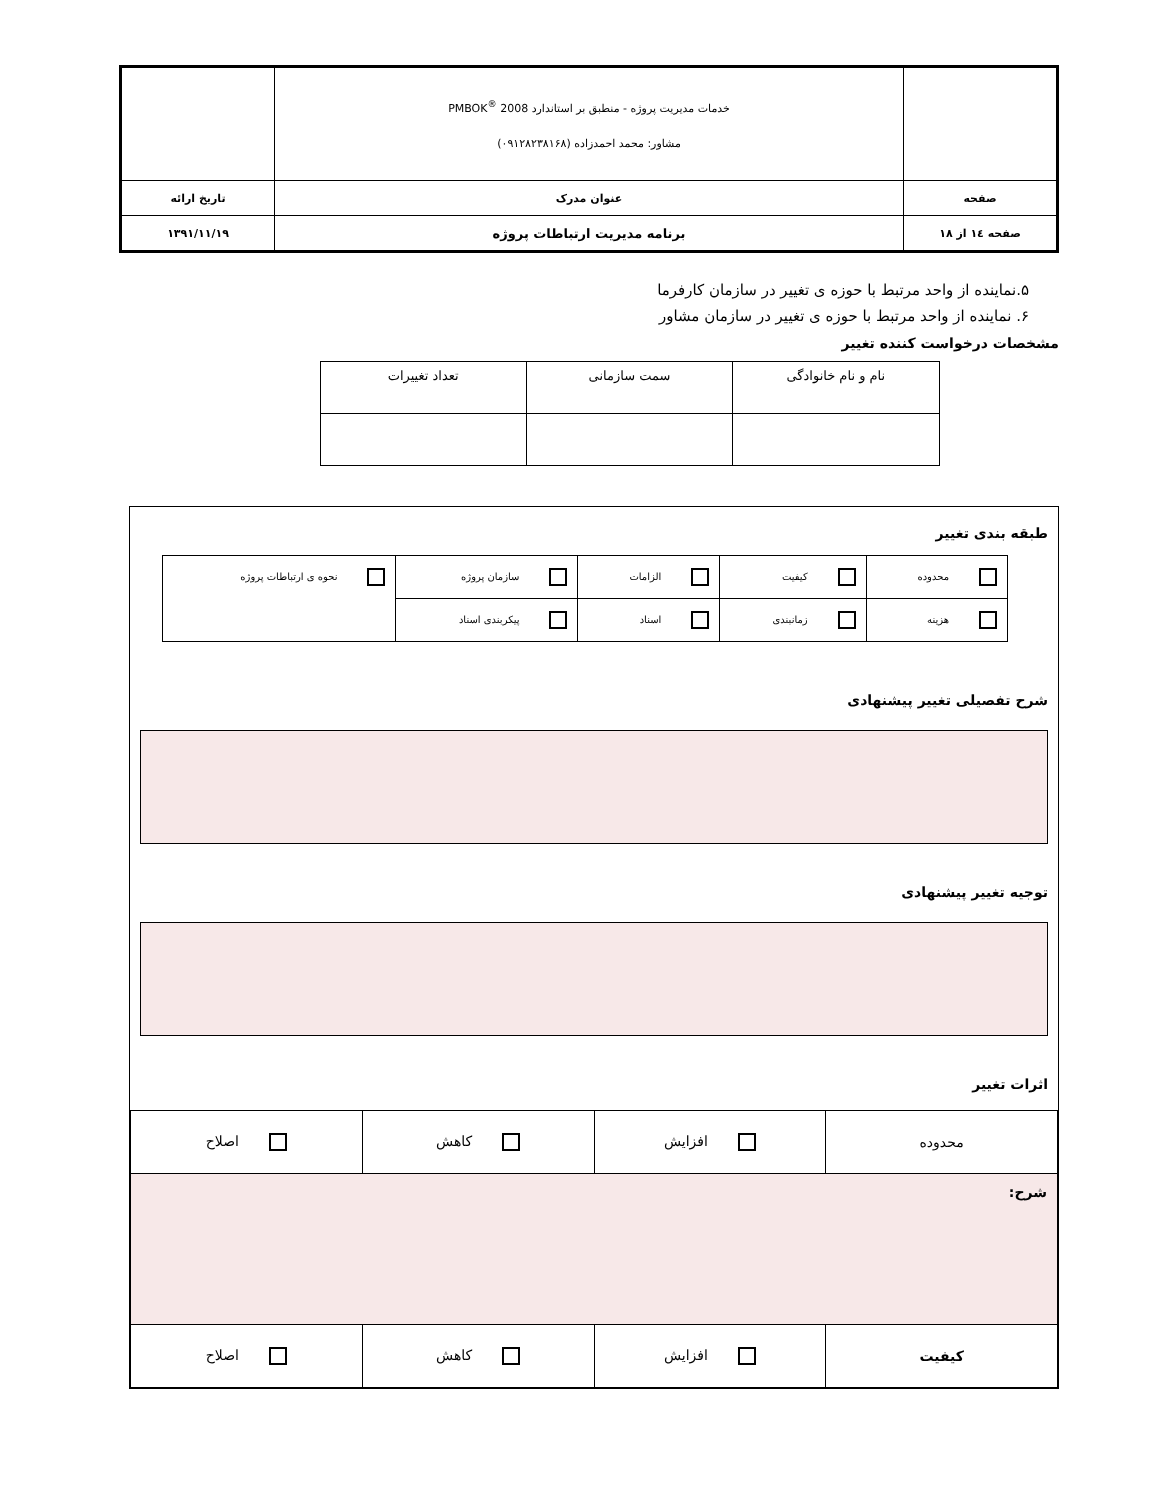| | خدمات مدیریت پروژه - منطبق بر استاندارد PMBOK<sup>®</sup> 2008 مشاور: محمد احمدزاده (۰۹۱۲۸۲۳۸۱۶۸) | |
| صفحه | عنوان مدرک | تاریخ ارائه |
| صفحه ۱٤ از ۱۸ | برنامه مدیریت ارتباطات پروژه | ۱۳۹۱/۱۱/۱۹ |
۵.نماینده از واحد مرتبط با حوزه ی تغییر در سازمان کارفرما
۶. نماینده از واحد مرتبط با حوزه ی تغییر در سازمان مشاور
مشخصات درخواست کننده تغییر
| نام و نام خانوادگی | سمت سازمانی | تعداد تغییرات |
طبقه بندی تغییر
| محدوده | کیفیت | الزامات | سازمان پروژه | نحوه ی ارتباطات پروژه |
| هزینه | زمانبندی | اسناد | پیکربندی اسناد | |
شرح تفصیلی تغییر پیشنهادی
توجیه تغییر پیشنهادی
اثرات تغییر
| محدوده | افزایش | کاهش | اصلاح |
| شرح: | | | |
| کیفیت | افزایش | کاهش | اصلاح |